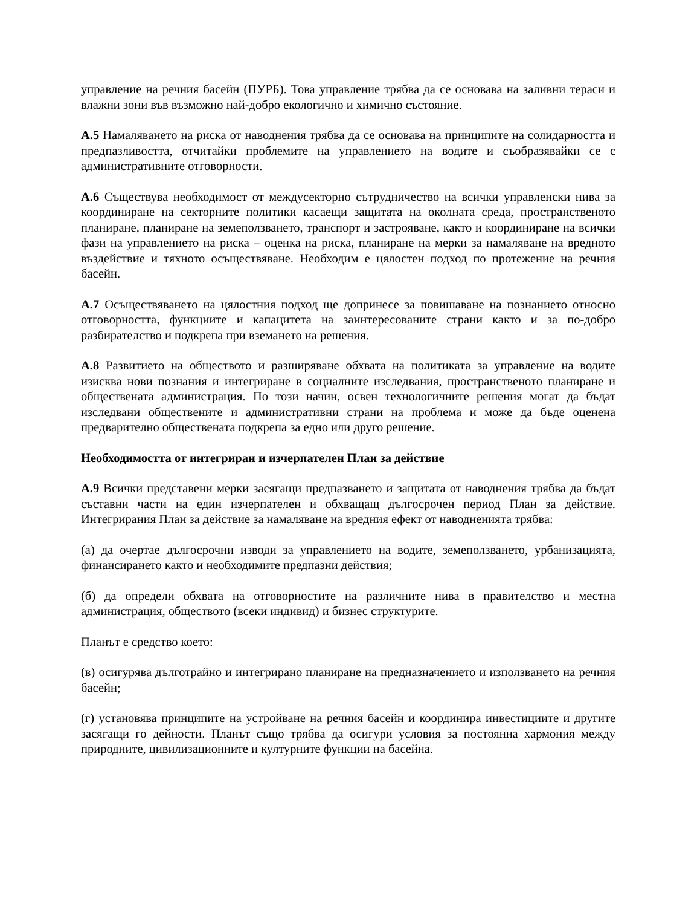управление на речния басейн (ПУРБ). Това управление трябва да се основава на заливни тераси и влажни зони във възможно най-добро екологично и химично състояние.
А.5 Намаляването на риска от наводнения трябва да се основава на принципите на солидарността и предпазливостта, отчитайки проблемите на управлението на водите и съобразявайки се с административните отговорности.
А.6 Съществува необходимост от междусекторно сътрудничество на всички управленски нива за координиране на секторните политики касаещи защитата на околната среда, пространственото планиране, планиране на земеползването, транспорт и застрояване, както и координиране на всички фази на управлението на риска – оценка на риска, планиране на мерки за намаляване на вредното въздействие и тяхното осъществяване. Необходим е цялостен подход по протежение на речния басейн.
А.7 Осъществяването на цялостния подход ще допринесе за повишаване на познанието относно отговорността, функциите и капацитета на заинтересованите страни както и за по-добро разбирателство и подкрепа при вземането на решения.
А.8 Развитието на обществото и разширяване обхвата на политиката за управление на водите изисква нови познания и интегриране в социалните изследвания, пространственото планиране и обществената администрация. По този начин, освен технологичните решения могат да бъдат изследвани обществените и административни страни на проблема и може да бъде оценена предварително обществената подкрепа за едно или друго решение.
Необходимостта от интегриран и изчерпателен План за действие
А.9 Всички представени мерки засягащи предпазването и защитата от наводнения трябва да бъдат съставни части на един изчерпателен и обхващащ дългосрочен период План за действие. Интегрирания План за действие за намаляване на вредния ефект от наводненията трябва:
(а) да очертае дългосрочни изводи за управлението на водите, земеползването, урбанизацията, финансирането както и необходимите предпазни действия;
(б) да определи обхвата на отговорностите на различните нива в правителство и местна администрация, обществото (всеки индивид) и бизнес структурите.
Планът е средство което:
(в) осигурява дълготрайно и интегрирано планиране на предназначението и използването на речния басейн;
(г) установява принципите на устройване на речния басейн и координира инвестициите и другите засягащи го дейности. Планът също трябва да осигури условия за постоянна хармония между природните, цивилизационните и културните функции на басейна.